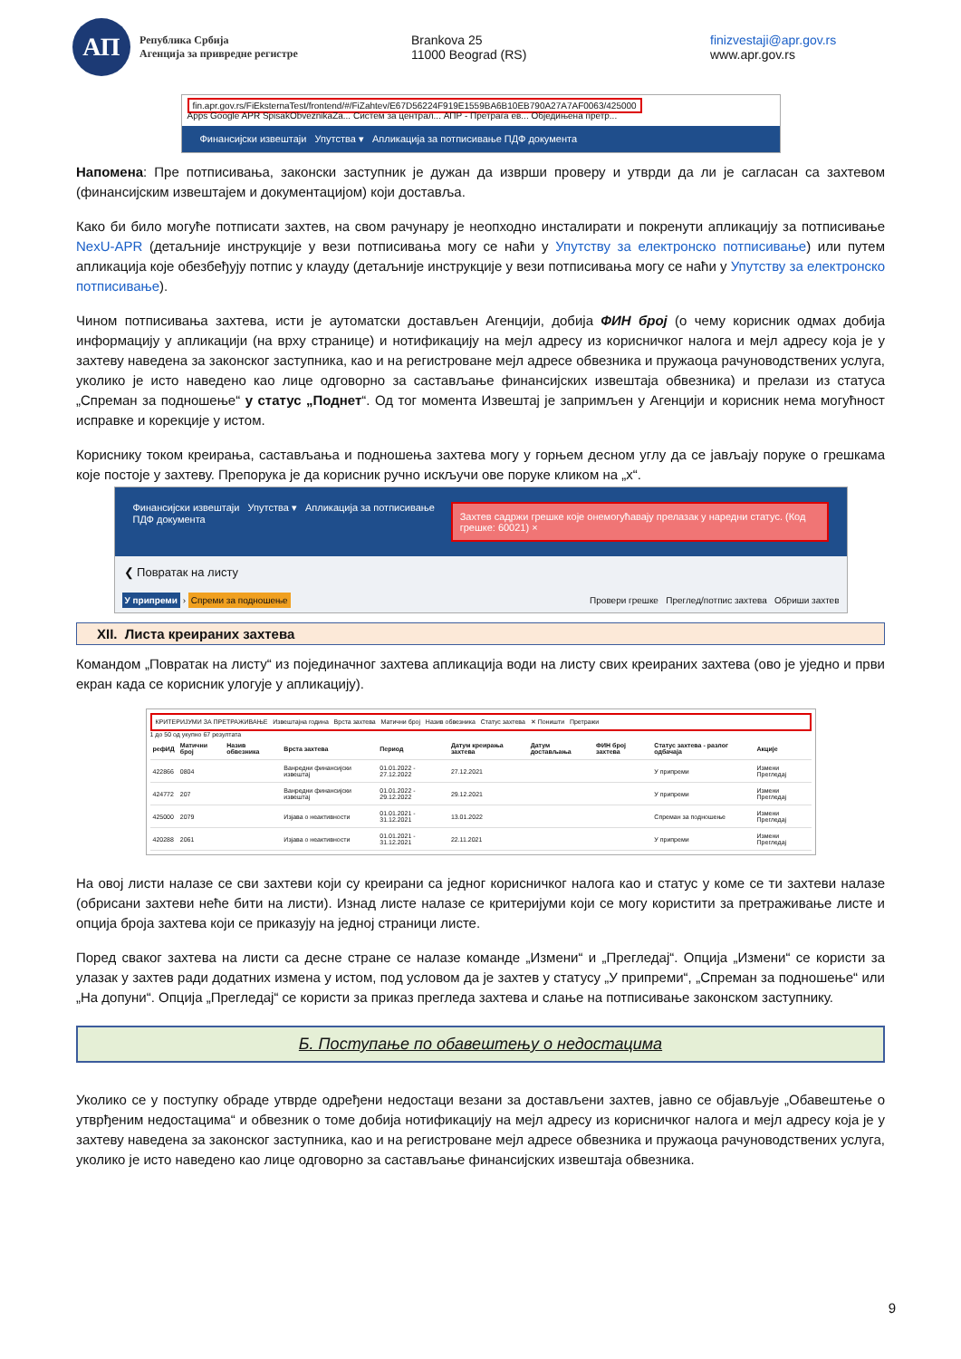АП
Република Србија
Агенција за привредне регистре
Brankova 25
11000 Beograd (RS)
finizvestaji@apr.gov.rs
www.apr.gov.rs
fin.apr.gov.rs/FiEksternaTest/frontend/#/FiZahtev/E67D56224F919E1559BA6B10EB790A27A7AF0063/425000
Apps Google APR SpisakObveznikaZa... Систем за централ... АПР - Претрага ев... Обједињена претр...
Финансијски извештаји Упутства ▾ Апликација за потписивање ПДФ документа
Напомена: Пре потписивања, законски заступник је дужан да изврши проверу и утврди да ли је сагласан са захтевом (финансијским извештајем и документацијом) који доставља.
Како би било могуће потписати захтев, на свом рачунару је неопходно инсталирати и покренути апликацију за потписивање NexU-APR (детаљније инструкције у вези потписивања могу се наћи у Упутству за електронско потписивање) или путем апликација које обезбеђују потпис у клауду (детаљније инструкције у вези потписивања могу се наћи у Упутству за електронско потписивање).
Чином потписивања захтева, исти је аутоматски достављен Агенцији, добија ФИН број (о чему корисник одмах добија информацију у апликацији (на врху странице) и нотификацију на мејл адресу из корисничког налога и мејл адресу која је у захтеву наведена за законског заступника, као и на регистроване мејл адресе обвезника и пружаоца рачуноводствених услуга, уколико је исто наведено као лице одговорно за састављање финансијских извештаја обвезника) и прелази из статуса „Спреман за подношење“ у статус „Поднет“. Од тог момента Извештај је запримљен у Агенцији и корисник нема могућност исправке и корекције у истом.
Кориснику током креирања, састављања и подношења захтева могу у горњем десном углу да се јављају поруке о грешкама које постоје у захтеву. Препорука је да корисник ручно искључи ове поруке кликом на „x“.
Финансијски извештаји Упутства ▾ Апликација за потписивање ПДФ документа Захтев садржи грешке које онемогућавају прелазак у наредни статус. (Код грешке: 60021) ×
❮ Повратак на листу
У припреми › Спреми за подношење Провери грешке Преглед/потпис захтева Обриши захтев
XII. Листа креираних захтева
Командом „Повратак на листу“ из појединачног захтева апликација води на листу свих креираних захтева (ово је уједно и први екран када се корисник улогује у апликацију).
КРИТЕРИЈУМИ ЗА ПРЕТРАЖИВАЊЕ Извештајна година Врста захтева Матични број Назив обвезника Статус захтева ✕ Поништи Претражи
1 до 50 од укупно 67 резултата
| рефИД | Матични број | Назив обвезника | Врста захтева | Период | Датум креирања захтева | Датум достављања | ФИН број захтева | Статус захтева - разлог одбачаја | Акције |
| --- | --- | --- | --- | --- | --- | --- | --- | --- | --- |
| 422866 | 0804 | | Ванредни финансијски извештај | 01.01.2022 - 27.12.2022 | 27.12.2021 | | | У припреми | Измени Прегледај |
| 424772 | 207 | | Ванредни финансијски извештај | 01.01.2022 - 29.12.2022 | 29.12.2021 | | | У припреми | Измени Прегледај |
| 425000 | 2079 | | Изјава о неактивности | 01.01.2021 - 31.12.2021 | 13.01.2022 | | | Спреман за подношење | Измени Прегледај |
| 420288 | 2061 | | Изјава о неактивности | 01.01.2021 - 31.12.2021 | 22.11.2021 | | | У припреми | Измени Прегледај |
На овој листи налазе се сви захтеви који су креирани са једног корисничког налога као и статус у коме се ти захтеви налазе (обрисани захтеви неће бити на листи). Изнад листе налазе се критеријуми који се могу користити за претраживање листе и опција броја захтева који се приказују на једној страници листе.
Поред сваког захтева на листи са десне стране се налазе команде „Измени“ и „Прегледај“. Опција „Измени“ се користи за улазак у захтев ради додатних измена у истом, под условом да је захтев у статусу „У припреми“, „Спреман за подношење“ или „На допуни“. Опција „Прегледај“ се користи за приказ прегледа захтева и слање на потписивање законском заступнику.
Б. Поступање по обавештењу о недостацима
Уколико се у поступку обраде утврде одређени недостаци везани за достављени захтев, јавно се објављује „Обавештење о утврђеним недостацима“ и обвезник о томе добија нотификацију на мејл адресу из корисничког налога и мејл адресу која је у захтеву наведена за законског заступника, као и на регистроване мејл адресе обвезника и пружаоца рачуноводствених услуга, уколико је исто наведено као лице одговорно за састављање финансијских извештаја обвезника.
9